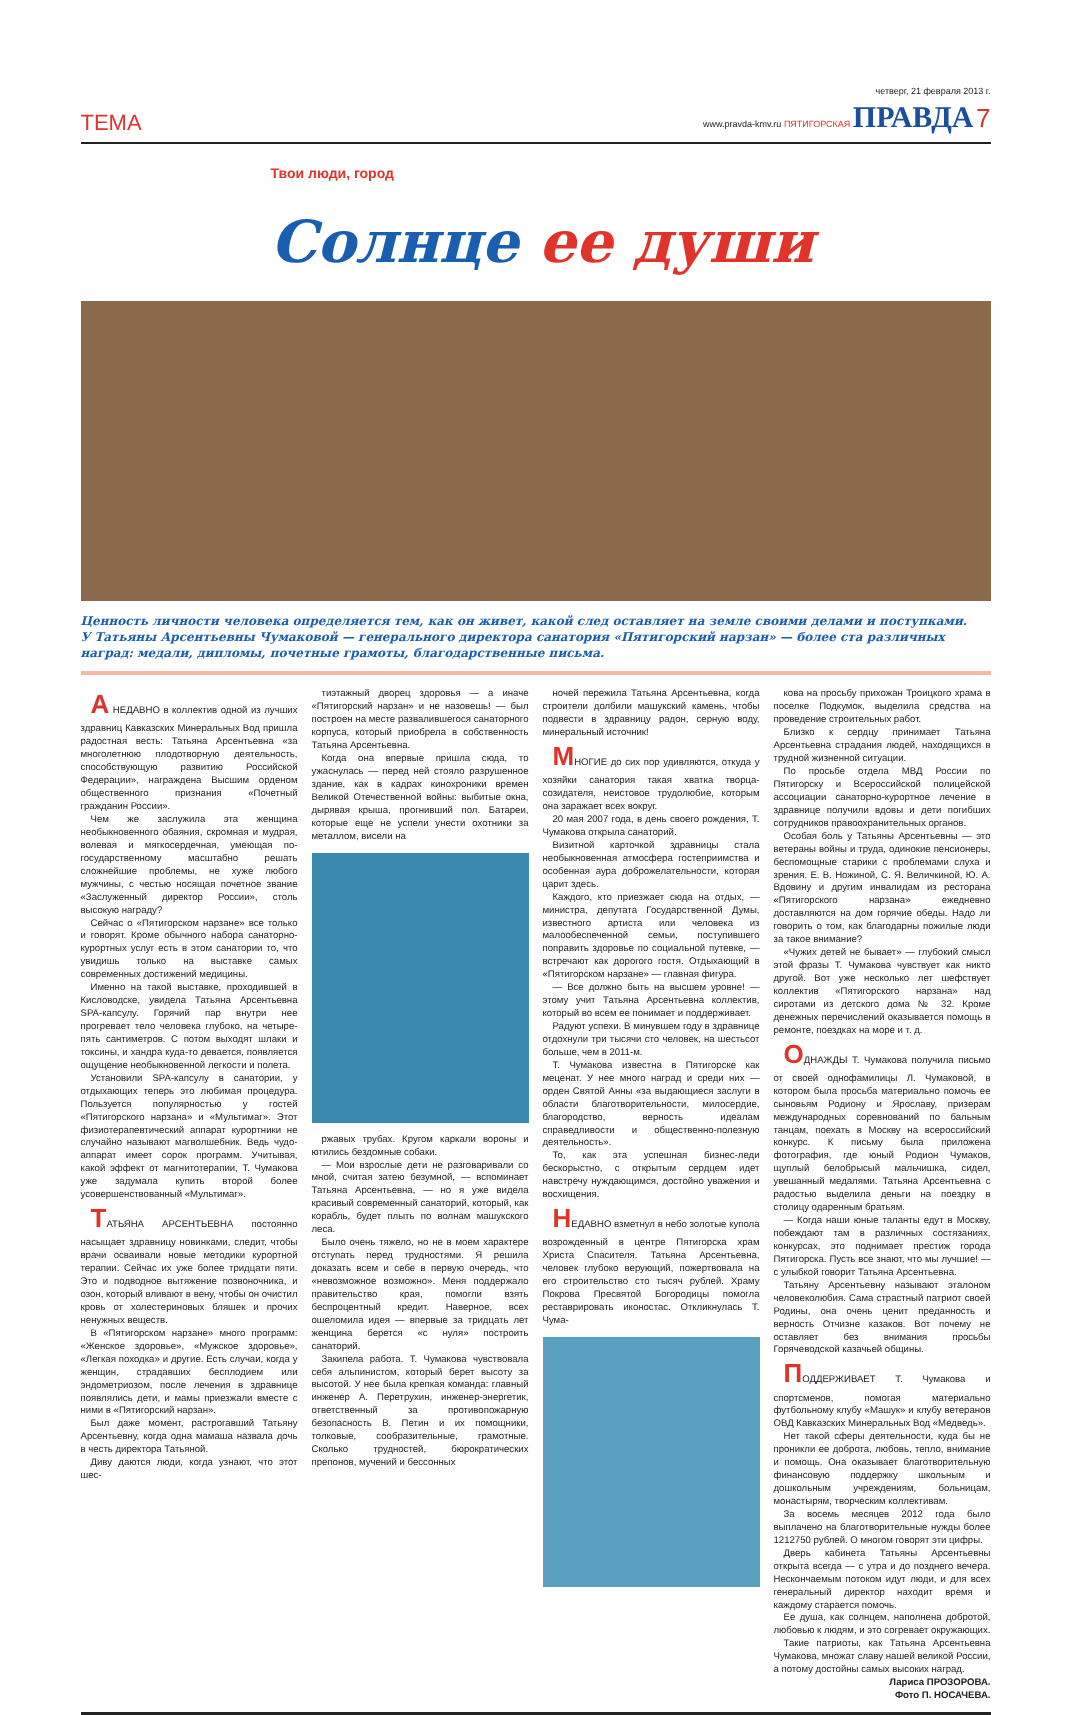ТЕМА
четверг, 21 февраля 2013 г.
www.pravda-kmv.ru ПЯТИГОРСКАЯ ПРАВДА 7
Твои люди, город
Солнце ее души
Ценность личности человека определяется тем, как он живет, какой след оставляет на земле своими делами и поступками.
У Татьяны Арсентьевны Чумаковой — генерального директора санатория «Пятигорский нарзан» — более ста различных наград: медали, дипломы, почетные грамоты, благодарственные письма.
А НЕДАВНО в коллектив одной из лучших здравниц Кавказских Минеральных Вод пришла радостная весть: Татьяна Арсентьевна «за многолетнюю плодотворную деятельность, способствующую развитию Российской Федерации», награждена Высшим орденом общественного признания «Почетный гражданин России».
Чем же заслужила эта женщина необыкновенного обаяния, скромная и мудрая, волевая и мягкосердечная, умеющая по-государственному масштабно решать сложнейшие проблемы, не хуже любого мужчины, с честью носящая почетное звание «Заслуженный директор России», столь высокую награду?
Сейчас о «Пятигорском нарзане» все только и говорят. Кроме обычного набора санаторно-курортных услуг есть в этом санатории то, что увидишь только на выставке самых современных достижений медицины.
Именно на такой выставке, проходившей в Кисловодске, увидела Татьяна Арсентьевна SPA-капсулу. Горячий пар внутри нее прогревает тело человека глубоко, на четыре-пять сантиметров. С потом выходят шлаки и токсины, и хандра куда-то девается, появляется ощущение необыкновенной легкости и полета.
Установили SPA-капсулу в санатории, у отдыхающих теперь это любимая процедура. Пользуется популярностью у гостей «Пятигорского нарзана» и «Мультимаг». Этот физиотерапевтический аппарат курортники не случайно называют магволшебник. Ведь чудо-аппарат имеет сорок программ. Учитывая, какой эффект от магнитотерапии, Т. Чумакова уже задумала купить второй более усовершенствованный «Мультимаг».
ТАТЬЯНА АРСЕНТЬЕВНА постоянно насыщает здравницу новинками, следит, чтобы врачи осваивали новые методики курортной терапии. Сейчас их уже более тридцати пяти. Это и подводное вытяжение позвоночника, и озон, который вливают в вену, чтобы он очистил кровь от холестериновых бляшек и прочих ненужных веществ.
В «Пятигорском нарзане» много программ: «Женское здоровье», «Мужское здоровье», «Легкая походка» и другие. Есть случаи, когда у женщин, страдавших бесплодием или эндометриозом, после лечения в здравнице появлялись дети, и мамы приезжали вместе с ними в «Пятигорский нарзан».
Был даже момент, растрогавший Татьяну Арсентьевну, когда одна мамаша назвала дочь в честь директора Татьяной.
Диву даются люди, когда узнают, что этот шес-
тиэтажный дворец здоровья — а иначе «Пятигорский нарзан» и не назовешь! — был построен на месте развалившегося санаторного корпуса, который приобрела в собственность Татьяна Арсентьевна.
Когда она впервые пришла сюда, то ужаснулась — перед ней стояло разрушенное здание, как в кадрах кинохроники времен Великой Отечественной войны: выбитые окна, дырявая крыша, прогнивший пол. Батареи, которые еще не успели унести охотники за металлом, висели на
ржавых трубах. Кругом каркали вороны и ютились бездомные собаки.
— Мои взрослые дети не разговаривали со мной, считая затею безумной, — вспоминает Татьяна Арсентьевна, — но я уже видела красивый современный санаторий, который, как корабль, будет плыть по волнам машукского леса.
Было очень тяжело, но не в моем характере отступать перед трудностями. Я решила доказать всем и себе в первую очередь, что «невозможное возможно». Меня поддержало правительство края, помогли взять беспроцентный кредит. Наверное, всех ошеломила идея — впервые за тридцать лет женщина берется «с нуля» построить санаторий.
Закипела работа. Т. Чумакова чувствовала себя альпинистом, который берет высоту за высотой. У нее была крепкая команда: главный инженер А. Перетрухин, инженер-энергетик, ответственный за противопожарную безопасность В. Петин и их помощники, толковые, сообразительные, грамотные. Сколько трудностей, бюрократических препонов, мучений и бессонных
ночей пережила Татьяна Арсентьевна, когда строители долбили машукский камень, чтобы подвести в здравницу радон, серную воду, минеральный источник!
МНОГИЕ до сих пор удивляются, откуда у хозяйки санатория такая хватка творца-созидателя, неистовое трудолюбие, которым она заражает всех вокруг.
20 мая 2007 года, в день своего рождения, Т. Чумакова открыла санаторий.
Визитной карточкой здравницы стала необыкновенная атмосфера гостеприимства и особенная аура доброжелательности, которая царит здесь.
Каждого, кто приезжает сюда на отдых, — министра, депутата Государственной Думы, известного артиста или человека из малообеспеченной семьи, поступившего поправить здоровье по социальной путевке, — встречают как дорогого гостя. Отдыхающий в «Пятигорском нарзане» — главная фигура.
— Все должно быть на высшем уровне! — этому учит Татьяна Арсентьевна коллектив, который во всем ее понимает и поддерживает.
Радуют успехи. В минувшем году в здравнице отдохнули три тысячи сто человек, на шестьсот больше, чем в 2011-м.
Т. Чумакова известна в Пятигорске как меценат. У нее много наград и среди них — орден Святой Анны «за выдающиеся заслуги в области благотворительности, милосердие, благородство, верность идеалам справедливости и общественно-полезную деятельность».
То, как эта успешная бизнес-леди бескорыстно, с открытым сердцем идет навстречу нуждающимся, достойно уважения и восхищения.
НЕДАВНО взметнул в небо золотые купола возрожденный в центре Пятигорска храм Христа Спасителя. Татьяна Арсентьевна, человек глубоко верующий, пожертвовала на его строительство сто тысяч рублей. Храму Покрова Пресвятой Богородицы помогла реставрировать иконостас. Откликнулась Т. Чума-
кова на просьбу прихожан Троицкого храма в поселке Подкумок, выделила средства на проведение строительных работ.
Близко к сердцу принимает Татьяна Арсентьевна страдания людей, находящихся в трудной жизненной ситуации.
По просьбе отдела МВД России по Пятигорску и Всероссийской полицейской ассоциации санаторно-курортное лечение в здравнице получили вдовы и дети погибших сотрудников правоохранительных органов.
Особая боль у Татьяны Арсентьевны — это ветераны войны и труда, одинокие пенсионеры, беспомощные старики с проблемами слуха и зрения. Е. В. Ножиной, С. Я. Величкиной, Ю. А. Вдовину и другим инвалидам из ресторана «Пятигорского нарзана» ежедневно доставляются на дом горячие обеды. Надо ли говорить о том, как благодарны пожилые люди за такое внимание?
«Чужих детей не бывает» — глубокий смысл этой фразы Т. Чумакова чувствует как никто другой. Вот уже несколько лет шефствует коллектив «Пятигорского нарзана» над сиротами из детского дома № 32. Кроме денежных перечислений оказывается помощь в ремонте, поездках на море и т. д.
ОДНАЖДЫ Т. Чумакова получила письмо от своей однофамилицы Л. Чумаковой, в котором была просьба материально помочь ее сыновьям Родиону и Ярославу, призерам международных соревнований по бальным танцам, поехать в Москву на всероссийский конкурс. К письму была приложена фотография, где юный Родион Чумаков, щуплый белобрысый мальчишка, сидел, увешанный медалями. Татьяна Арсентьевна с радостью выделила деньги на поездку в столицу одаренным братьям.
— Когда наши юные таланты едут в Москву, побеждают там в различных состязаниях, конкурсах, это поднимает престиж города Пятигорска. Пусть все знают, что мы лучшие! — с улыбкой говорит Татьяна Арсентьевна.
Татьяну Арсентьевну называют эталоном человеколюбия. Сама страстный патриот своей Родины, она очень ценит преданность и верность Отчизне казаков. Вот почему не оставляет без внимания просьбы Горячеводской казачьей общины.
ПОДДЕРЖИВАЕТ Т. Чумакова и спортсменов, помогая материально футбольному клубу «Машук» и клубу ветеранов ОВД Кавказских Минеральных Вод «Медведь».
Нет такой сферы деятельности, куда бы не проникли ее доброта, любовь, тепло, внимание и помощь. Она оказывает благотворительную финансовую поддержку школьным и дошкольным учреждениям, больницам, монастырям, творческим коллективам.
За восемь месяцев 2012 года было выплачено на благотворительные нужды более 1212750 рублей. О многом говорят эти цифры.
Дверь кабинета Татьяны Арсентьевны открыта всегда — с утра и до позднего вечера. Нескончаемым потоком идут люди, и для всех генеральный директор находит время и каждому старается помочь.
Ее душа, как солнцем, наполнена добротой, любовью к людям, и это согревает окружающих.
Такие патриоты, как Татьяна Арсентьевна Чумакова, множат славу нашей великой России, а потому достойны самых высоких наград.
Лариса ПРОЗОРОВА.
Фото П. НОСАЧЕВА.